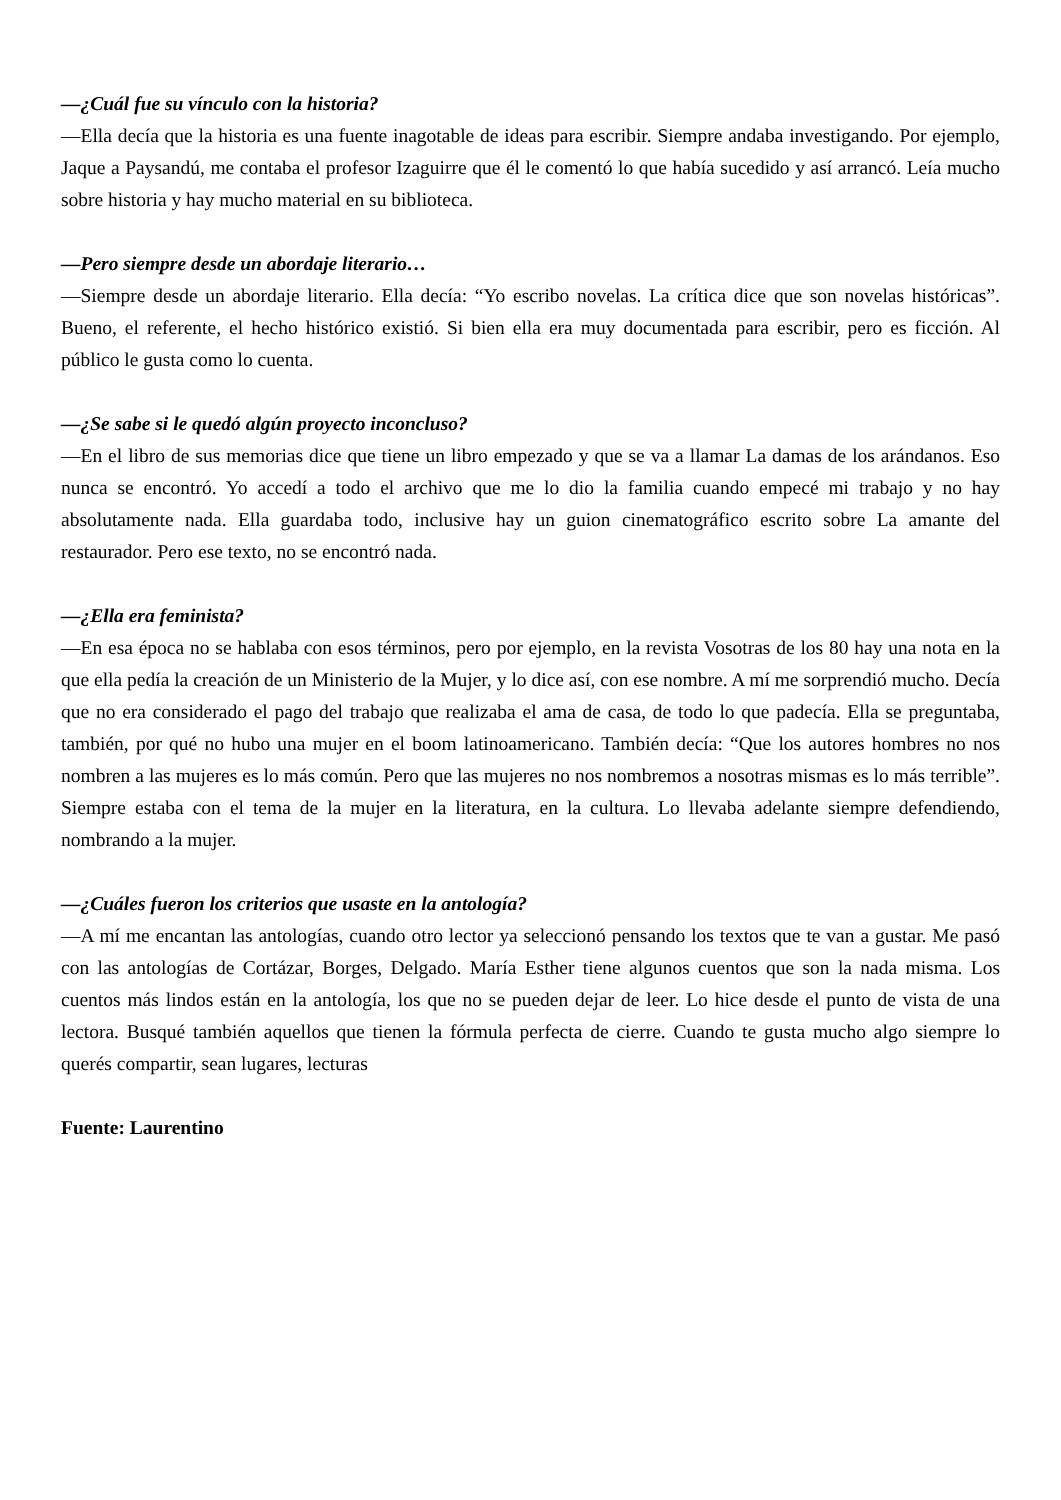—¿Cuál fue su vínculo con la historia?
—Ella decía que la historia es una fuente inagotable de ideas para escribir. Siempre andaba investigando. Por ejemplo, Jaque a Paysandú, me contaba el profesor Izaguirre que él le comentó lo que había sucedido y así arrancó. Leía mucho sobre historia y hay mucho material en su biblioteca.
—Pero siempre desde un abordaje literario…
—Siempre desde un abordaje literario. Ella decía: “Yo escribo novelas. La crítica dice que son novelas históricas”. Bueno, el referente, el hecho histórico existió. Si bien ella era muy documentada para escribir, pero es ficción. Al público le gusta como lo cuenta.
—¿Se sabe si le quedó algún proyecto inconcluso?
—En el libro de sus memorias dice que tiene un libro empezado y que se va a llamar La damas de los arándanos. Eso nunca se encontró. Yo accedí a todo el archivo que me lo dio la familia cuando empecé mi trabajo y no hay absolutamente nada. Ella guardaba todo, inclusive hay un guion cinematográfico escrito sobre La amante del restaurador. Pero ese texto, no se encontró nada.
—¿Ella era feminista?
—En esa época no se hablaba con esos términos, pero por ejemplo, en la revista Vosotras de los 80 hay una nota en la que ella pedía la creación de un Ministerio de la Mujer, y lo dice así, con ese nombre. A mí me sorprendió mucho. Decía que no era considerado el pago del trabajo que realizaba el ama de casa, de todo lo que padecía. Ella se preguntaba, también, por qué no hubo una mujer en el boom latinoamericano. También decía: “Que los autores hombres no nos nombren a las mujeres es lo más común. Pero que las mujeres no nos nombremos a nosotras mismas es lo más terrible”. Siempre estaba con el tema de la mujer en la literatura, en la cultura. Lo llevaba adelante siempre defendiendo, nombrando a la mujer.
—¿Cuáles fueron los criterios que usaste en la antología?
—A mí me encantan las antologías, cuando otro lector ya seleccionó pensando los textos que te van a gustar. Me pasó con las antologías de Cortázar, Borges, Delgado. María Esther tiene algunos cuentos que son la nada misma. Los cuentos más lindos están en la antología, los que no se pueden dejar de leer. Lo hice desde el punto de vista de una lectora. Busqué también aquellos que tienen la fórmula perfecta de cierre. Cuando te gusta mucho algo siempre lo querés compartir, sean lugares, lecturas
Fuente: Laurentino